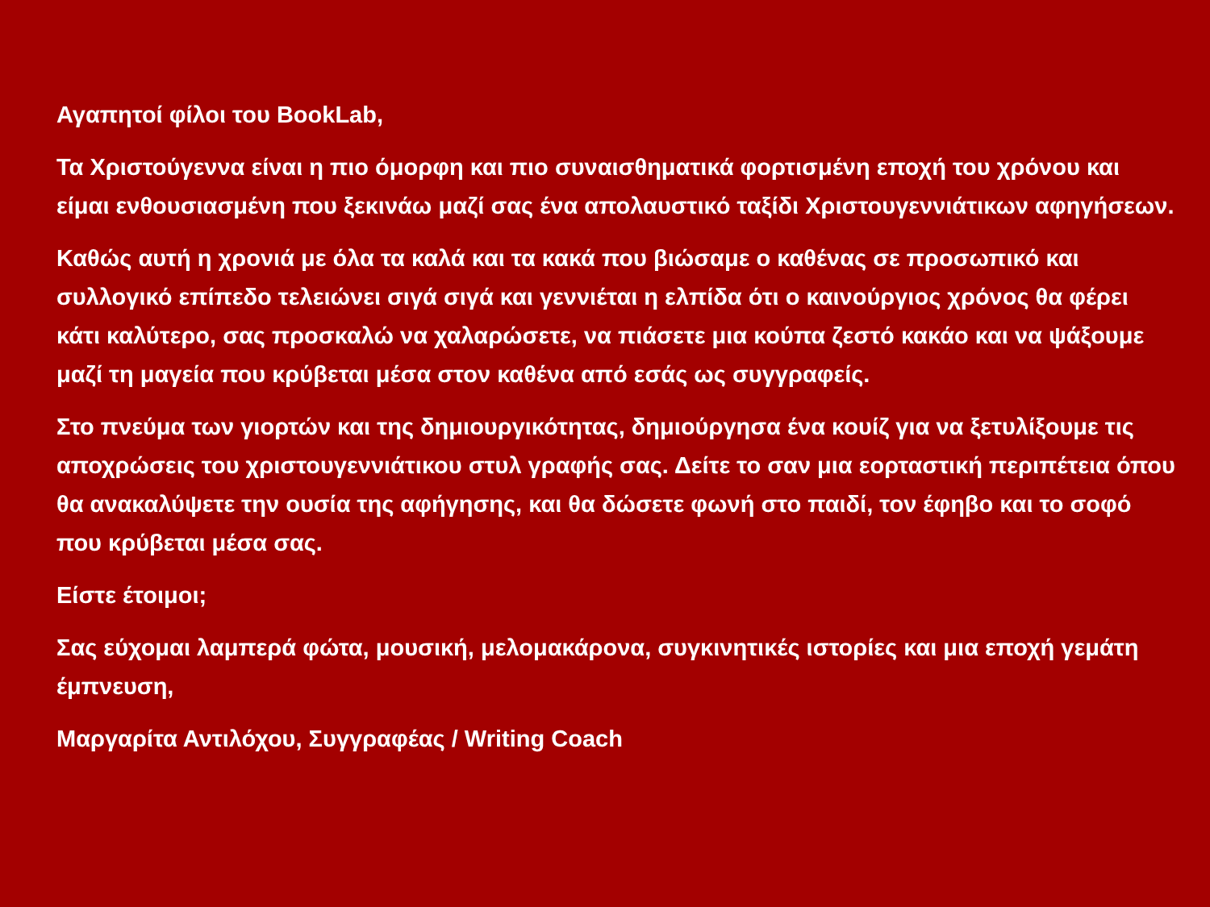Αγαπητοί φίλοι του BookLab,
Τα Χριστούγεννα είναι η πιο όμορφη και πιο συναισθηματικά φορτισμένη εποχή του χρόνου και είμαι ενθουσιασμένη που ξεκινάω μαζί σας ένα απολαυστικό ταξίδι Χριστουγεννιάτικων αφηγήσεων.
Καθώς αυτή η χρονιά με όλα τα καλά και τα κακά που βιώσαμε ο καθένας σε προσωπικό και συλλογικό επίπεδο τελειώνει σιγά σιγά και γεννιέται η ελπίδα ότι ο καινούργιος χρόνος θα φέρει κάτι καλύτερο, σας προσκαλώ να χαλαρώσετε, να πιάσετε μια κούπα ζεστό κακάο και να ψάξουμε μαζί τη μαγεία που κρύβεται μέσα στον καθένα από εσάς ως συγγραφείς.
Στο πνεύμα των γιορτών και της δημιουργικότητας, δημιούργησα ένα κουίζ για να ξετυλίξουμε τις αποχρώσεις του χριστουγεννιάτικου στυλ γραφής σας. Δείτε το σαν μια εορταστική περιπέτεια όπου θα ανακαλύψετε την ουσία της αφήγησης, και θα δώσετε φωνή στο παιδί, τον έφηβο και το σοφό που κρύβεται μέσα σας.
Είστε έτοιμοι;
Σας εύχομαι λαμπερά φώτα, μουσική, μελομακάρονα, συγκινητικές ιστορίες και μια εποχή γεμάτη έμπνευση,
Μαργαρίτα Αντιλόχου, Συγγραφέας / Writing Coach